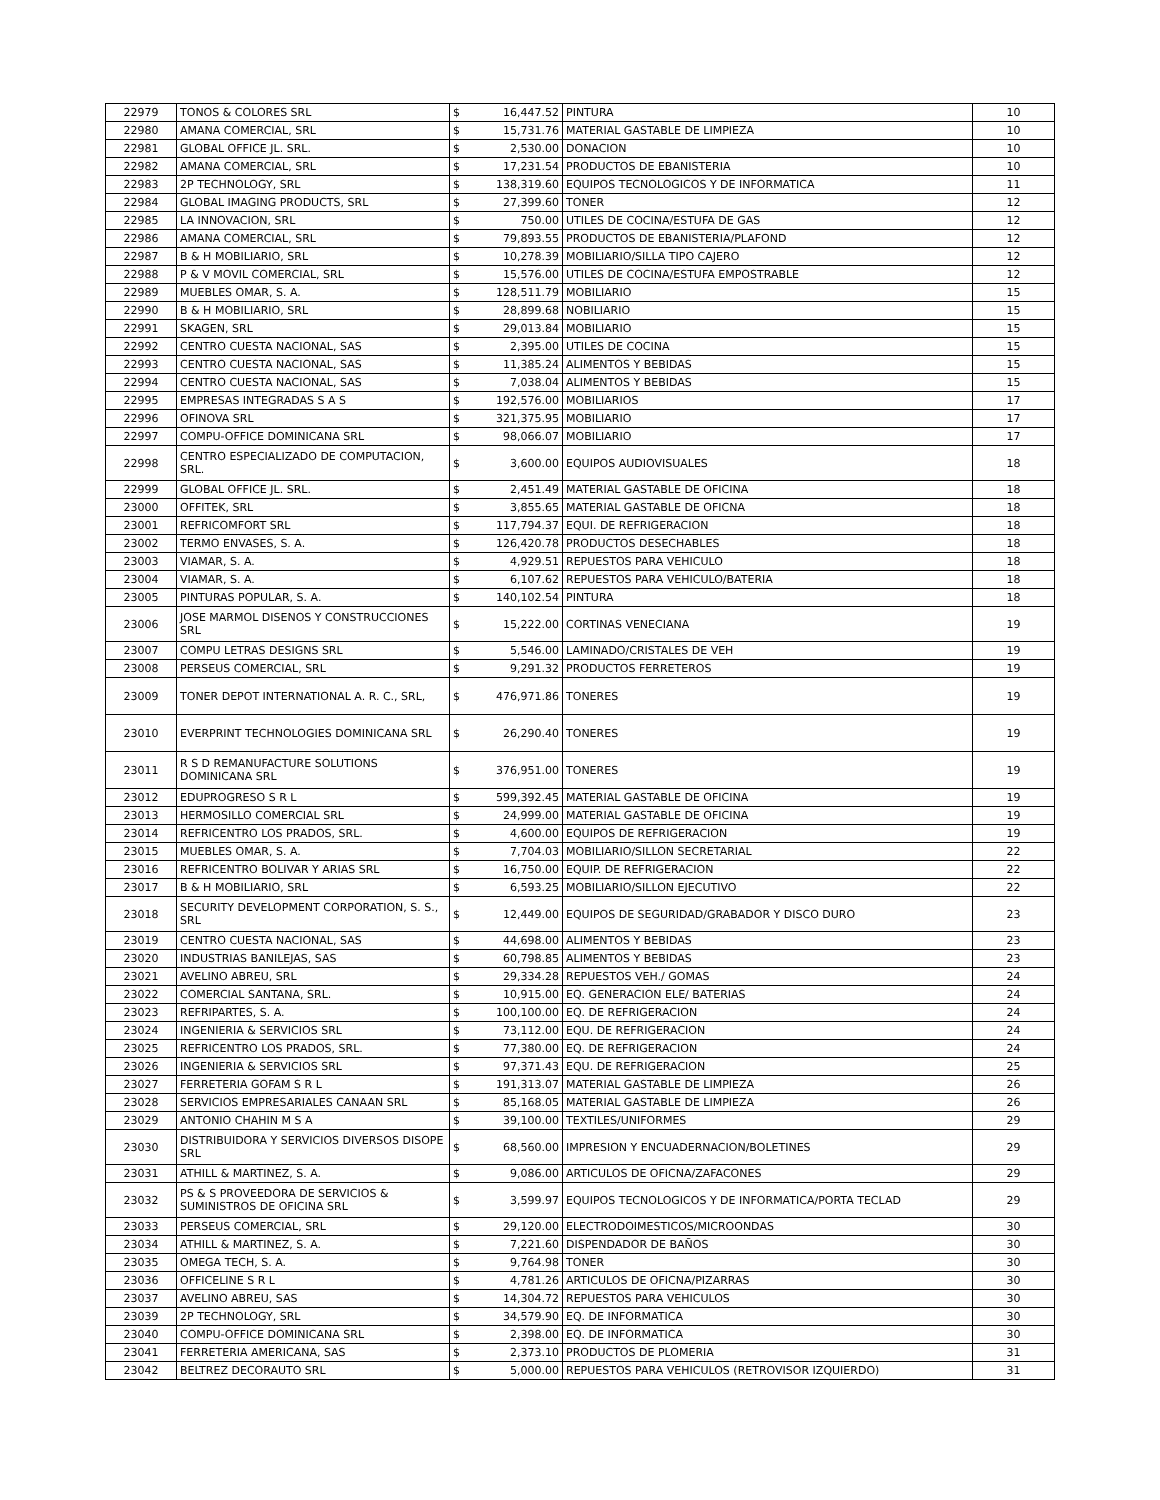| 22979 | TONOS & COLORES SRL | $ | 16,447.52 | PINTURA | 10 |
| 22980 | AMANA COMERCIAL, SRL | $ | 15,731.76 | MATERIAL GASTABLE DE LIMPIEZA | 10 |
| 22981 | GLOBAL OFFICE JL. SRL. | $ | 2,530.00 | DONACION | 10 |
| 22982 | AMANA COMERCIAL, SRL | $ | 17,231.54 | PRODUCTOS DE EBANISTERIA | 10 |
| 22983 | 2P TECHNOLOGY, SRL | $ | 138,319.60 | EQUIPOS TECNOLOGICOS Y DE INFORMATICA | 11 |
| 22984 | GLOBAL IMAGING PRODUCTS, SRL | $ | 27,399.60 | TONER | 12 |
| 22985 | LA INNOVACION, SRL | $ | 750.00 | UTILES DE COCINA/ESTUFA DE GAS | 12 |
| 22986 | AMANA COMERCIAL, SRL | $ | 79,893.55 | PRODUCTOS DE EBANISTERIA/PLAFOND | 12 |
| 22987 | B & H MOBILIARIO, SRL | $ | 10,278.39 | MOBILIARIO/SILLA TIPO CAJERO | 12 |
| 22988 | P & V MOVIL COMERCIAL, SRL | $ | 15,576.00 | UTILES DE COCINA/ESTUFA EMPOSTRABLE | 12 |
| 22989 | MUEBLES OMAR, S. A. | $ | 128,511.79 | MOBILIARIO | 15 |
| 22990 | B & H MOBILIARIO, SRL | $ | 28,899.68 | NOBILIARIO | 15 |
| 22991 | SKAGEN, SRL | $ | 29,013.84 | MOBILIARIO | 15 |
| 22992 | CENTRO CUESTA NACIONAL, SAS | $ | 2,395.00 | UTILES DE COCINA | 15 |
| 22993 | CENTRO CUESTA NACIONAL, SAS | $ | 11,385.24 | ALIMENTOS Y BEBIDAS | 15 |
| 22994 | CENTRO CUESTA NACIONAL, SAS | $ | 7,038.04 | ALIMENTOS Y BEBIDAS | 15 |
| 22995 | EMPRESAS INTEGRADAS S A S | $ | 192,576.00 | MOBILIARIOS | 17 |
| 22996 | OFINOVA SRL | $ | 321,375.95 | MOBILIARIO | 17 |
| 22997 | COMPU-OFFICE DOMINICANA SRL | $ | 98,066.07 | MOBILIARIO | 17 |
| 22998 | CENTRO ESPECIALIZADO DE COMPUTACION, SRL. | $ | 3,600.00 | EQUIPOS AUDIOVISUALES | 18 |
| 22999 | GLOBAL OFFICE JL. SRL. | $ | 2,451.49 | MATERIAL GASTABLE DE OFICINA | 18 |
| 23000 | OFFITEK, SRL | $ | 3,855.65 | MATERIAL GASTABLE DE OFICNA | 18 |
| 23001 | REFRICOMFORT SRL | $ | 117,794.37 | EQUI. DE REFRIGERACION | 18 |
| 23002 | TERMO ENVASES, S. A. | $ | 126,420.78 | PRODUCTOS DESECHABLES | 18 |
| 23003 | VIAMAR, S. A. | $ | 4,929.51 | REPUESTOS PARA VEHICULO | 18 |
| 23004 | VIAMAR, S. A. | $ | 6,107.62 | REPUESTOS PARA VEHICULO/BATERIA | 18 |
| 23005 | PINTURAS POPULAR, S. A. | $ | 140,102.54 | PINTURA | 18 |
| 23006 | JOSE MARMOL DISENOS Y CONSTRUCCIONES SRL | $ | 15,222.00 | CORTINAS VENECIANA | 19 |
| 23007 | COMPU LETRAS DESIGNS SRL | $ | 5,546.00 | LAMINADO/CRISTALES DE VEH | 19 |
| 23008 | PERSEUS COMERCIAL, SRL | $ | 9,291.32 | PRODUCTOS FERRETEROS | 19 |
| 23009 | TONER DEPOT INTERNATIONAL A. R. C., SRL, | $ | 476,971.86 | TONERES | 19 |
| 23010 | EVERPRINT TECHNOLOGIES DOMINICANA SRL | $ | 26,290.40 | TONERES | 19 |
| 23011 | R S D REMANUFACTURE SOLUTIONS DOMINICANA SRL | $ | 376,951.00 | TONERES | 19 |
| 23012 | EDUPROGRESO S R L | $ | 599,392.45 | MATERIAL GASTABLE DE OFICINA | 19 |
| 23013 | HERMOSILLO COMERCIAL SRL | $ | 24,999.00 | MATERIAL GASTABLE DE OFICINA | 19 |
| 23014 | REFRICENTRO LOS PRADOS, SRL. | $ | 4,600.00 | EQUIPOS DE REFRIGERACION | 19 |
| 23015 | MUEBLES OMAR, S. A. | $ | 7,704.03 | MOBILIARIO/SILLON SECRETARIAL | 22 |
| 23016 | REFRICENTRO BOLIVAR Y ARIAS SRL | $ | 16,750.00 | EQUIP. DE REFRIGERACION | 22 |
| 23017 | B & H MOBILIARIO, SRL | $ | 6,593.25 | MOBILIARIO/SILLON EJECUTIVO | 22 |
| 23018 | SECURITY DEVELOPMENT CORPORATION, S. S., SRL | $ | 12,449.00 | EQUIPOS DE SEGURIDAD/GRABADOR Y DISCO DURO | 23 |
| 23019 | CENTRO CUESTA NACIONAL, SAS | $ | 44,698.00 | ALIMENTOS Y BEBIDAS | 23 |
| 23020 | INDUSTRIAS BANILEJAS, SAS | $ | 60,798.85 | ALIMENTOS Y BEBIDAS | 23 |
| 23021 | AVELINO ABREU, SRL | $ | 29,334.28 | REPUESTOS VEH./ GOMAS | 24 |
| 23022 | COMERCIAL SANTANA, SRL. | $ | 10,915.00 | EQ. GENERACION ELE/ BATERIAS | 24 |
| 23023 | REFRIPARTES, S. A. | $ | 100,100.00 | EQ. DE REFRIGERACION | 24 |
| 23024 | INGENIERIA & SERVICIOS SRL | $ | 73,112.00 | EQU. DE REFRIGERACION | 24 |
| 23025 | REFRICENTRO LOS PRADOS, SRL. | $ | 77,380.00 | EQ. DE REFRIGERACION | 24 |
| 23026 | INGENIERIA & SERVICIOS SRL | $ | 97,371.43 | EQU. DE REFRIGERACION | 25 |
| 23027 | FERRETERIA GOFAM S R L | $ | 191,313.07 | MATERIAL GASTABLE DE LIMPIEZA | 26 |
| 23028 | SERVICIOS EMPRESARIALES CANAAN SRL | $ | 85,168.05 | MATERIAL GASTABLE DE LIMPIEZA | 26 |
| 23029 | ANTONIO CHAHIN M S A | $ | 39,100.00 | TEXTILES/UNIFORMES | 29 |
| 23030 | DISTRIBUIDORA Y SERVICIOS DIVERSOS DISOPE SRL | $ | 68,560.00 | IMPRESION Y ENCUADERNACION/BOLETINES | 29 |
| 23031 | ATHILL & MARTINEZ, S. A. | $ | 9,086.00 | ARTICULOS DE OFICNA/ZAFACONES | 29 |
| 23032 | PS & S PROVEEDORA DE SERVICIOS & SUMINISTROS DE OFICINA SRL | $ | 3,599.97 | EQUIPOS TECNOLOGICOS Y DE INFORMATICA/PORTA TECLAD | 29 |
| 23033 | PERSEUS COMERCIAL, SRL | $ | 29,120.00 | ELECTRODOIMESTICOS/MICROONDAS | 30 |
| 23034 | ATHILL & MARTINEZ, S. A. | $ | 7,221.60 | DISPENDADOR DE BAÑOS | 30 |
| 23035 | OMEGA TECH, S. A. | $ | 9,764.98 | TONER | 30 |
| 23036 | OFFICELINE S R L | $ | 4,781.26 | ARTICULOS DE OFICNA/PIZARRAS | 30 |
| 23037 | AVELINO ABREU, SAS | $ | 14,304.72 | REPUESTOS PARA VEHICULOS | 30 |
| 23039 | 2P TECHNOLOGY, SRL | $ | 34,579.90 | EQ. DE INFORMATICA | 30 |
| 23040 | COMPU-OFFICE DOMINICANA SRL | $ | 2,398.00 | EQ. DE INFORMATICA | 30 |
| 23041 | FERRETERIA AMERICANA, SAS | $ | 2,373.10 | PRODUCTOS DE PLOMERIA | 31 |
| 23042 | BELTREZ DECORAUTO SRL | $ | 5,000.00 | REPUESTOS PARA VEHICULOS (RETROVISOR IZQUIERDO) | 31 |